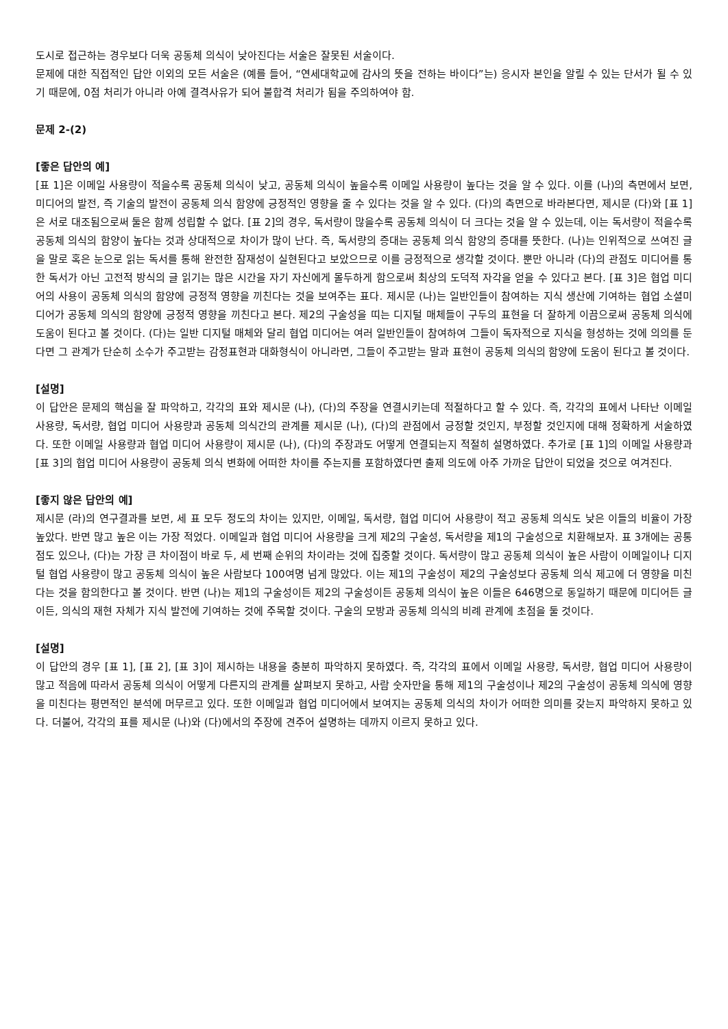도시로 접근하는 경우보다 더욱 공동체 의식이 낮아진다는 서술은 잘못된 서술이다.
문제에 대한 직접적인 답안 이외의 모든 서술은 (예를 들어, “연세대학교에 감사의 뜻을 전하는 바이다”는) 응시자 본인을 알릴 수 있는 단서가 될 수 있기 때문에, 0점 처리가 아니라 아예 결격사유가 되어 불합격 처리가 됨을 주의하여야 함.
문제 2-(2)
[좋은 답안의 예]
[표 1]은 이메일 사용량이 적을수록 공동체 의식이 낮고, 공동체 의식이 높을수록 이메일 사용량이 높다는 것을 알 수 있다. 이를 (나)의 측면에서 보면, 미디어의 발전, 즉 기술의 발전이 공동체 의식 함양에 긍정적인 영향을 줄 수 있다는 것을 알 수 있다. (다)의 측면으로 바라본다면, 제시문 (다)와 [표 1]은 서로 대조됨으로써 둘은 함께 성립할 수 없다. [표 2]의 경우, 독서량이 많을수록 공동체 의식이 더 크다는 것을 알 수 있는데, 이는 독서량이 적을수록 공동체 의식의 함양이 높다는 것과 상대적으로 차이가 많이 난다. 즉, 독서량의 증대는 공동체 의식 함양의 증대를 뜻한다. (나)는 인위적으로 쓰여진 글을 말로 혹은 눈으로 읽는 독서를 통해 완전한 잠재성이 실현된다고 보았으므로 이를 긍정적으로 생각할 것이다. 뿐만 아니라 (다)의 관점도 미디어를 통한 독서가 아닌 고전적 방식의 글 읽기는 많은 시간을 자기 자신에게 몰두하게 함으로써 최상의 도덕적 자각을 얻을 수 있다고 본다. [표 3]은 협업 미디어의 사용이 공동체 의식의 함양에 긍정적 영향을 끼친다는 것을 보여주는 표다. 제시문 (나)는 일반인들이 참여하는 지식 생산에 기여하는 협업 소셜미디어가 공동체 의식의 함양에 긍정적 영향을 끼친다고 본다. 제2의 구술성을 띠는 디지털 매체들이 구두의 표현을 더 잘하게 이끔으로써 공동체 의식에 도움이 된다고 볼 것이다. (다)는 일반 디지털 매체와 달리 협업 미디어는 여러 일반인들이 참여하여 그들이 독자적으로 지식을 형성하는 것에 의의를 둔다면 그 관계가 단순히 소수가 주고받는 감정표현과 대화형식이 아니라면, 그들이 주고받는 말과 표현이 공동체 의식의 함양에 도움이 된다고 볼 것이다.
[설명]
이 답안은 문제의 핵심을 잘 파악하고, 각각의 표와 제시문 (나), (다)의 주장을 연결시키는데 적절하다고 할 수 있다. 즉, 각각의 표에서 나타난 이메일 사용량, 독서량, 협업 미디어 사용량과 공동체 의식간의 관계를 제시문 (나), (다)의 관점에서 긍정할 것인지, 부정할 것인지에 대해 정확하게 서술하였다. 또한 이메일 사용량과 협업 미디어 사용량이 제시문 (나), (다)의 주장과도 어떻게 연결되는지 적절히 설명하였다. 추가로 [표 1]의 이메일 사용량과 [표 3]의 협업 미디어 사용량이 공동체 의식 변화에 어떠한 차이를 주는지를 포함하였다면 출제 의도에 아주 가까운 답안이 되었을 것으로 여겨진다.
[좋지 않은 답안의 예]
제시문 (라)의 연구결과를 보면, 세 표 모두 정도의 차이는 있지만, 이메일, 독서량, 협업 미디어 사용량이 적고 공동체 의식도 낮은 이들의 비율이 가장 높았다. 반면 많고 높은 이는 가장 적었다. 이메일과 협업 미디어 사용량을 크게 제2의 구술성, 독서량을 제1의 구술성으로 치환해보자. 표 3개에는 공통점도 있으나, (다)는 가장 큰 차이점이 바로 두, 세 번째 순위의 차이라는 것에 집중할 것이다. 독서량이 많고 공동체 의식이 높은 사람이 이메일이나 디지털 협업 사용량이 많고 공동체 의식이 높은 사람보다 100여명 넘게 많았다. 이는 제1의 구술성이 제2의 구술성보다 공동체 의식 제고에 더 영향을 미친다는 것을 함의한다고 볼 것이다. 반면 (나)는 제1의 구술성이든 제2의 구술성이든 공동체 의식이 높은 이들은 646명으로 동일하기 때문에 미디어든 글이든, 의식의 재현 자체가 지식 발전에 기여하는 것에 주목할 것이다. 구술의 모방과 공동체 의식의 비례 관계에 초점을 둘 것이다.
[설명]
이 답안의 경우 [표 1], [표 2], [표 3]이 제시하는 내용을 충분히 파악하지 못하였다. 즉, 각각의 표에서 이메일 사용량, 독서량, 협업 미디어 사용량이 많고 적음에 따라서 공동체 의식이 어떻게 다른지의 관계를 살펴보지 못하고, 사람 숫자만을 통해 제1의 구술성이나 제2의 구술성이 공동체 의식에 영향을 미친다는 평면적인 분석에 머무르고 있다. 또한 이메일과 협업 미디어에서 보여지는 공동체 의식의 차이가 어떠한 의미를 갖는지 파악하지 못하고 있다. 더불어, 각각의 표를 제시문 (나)와 (다)에서의 주장에 견주어 설명하는 데까지 이르지 못하고 있다.